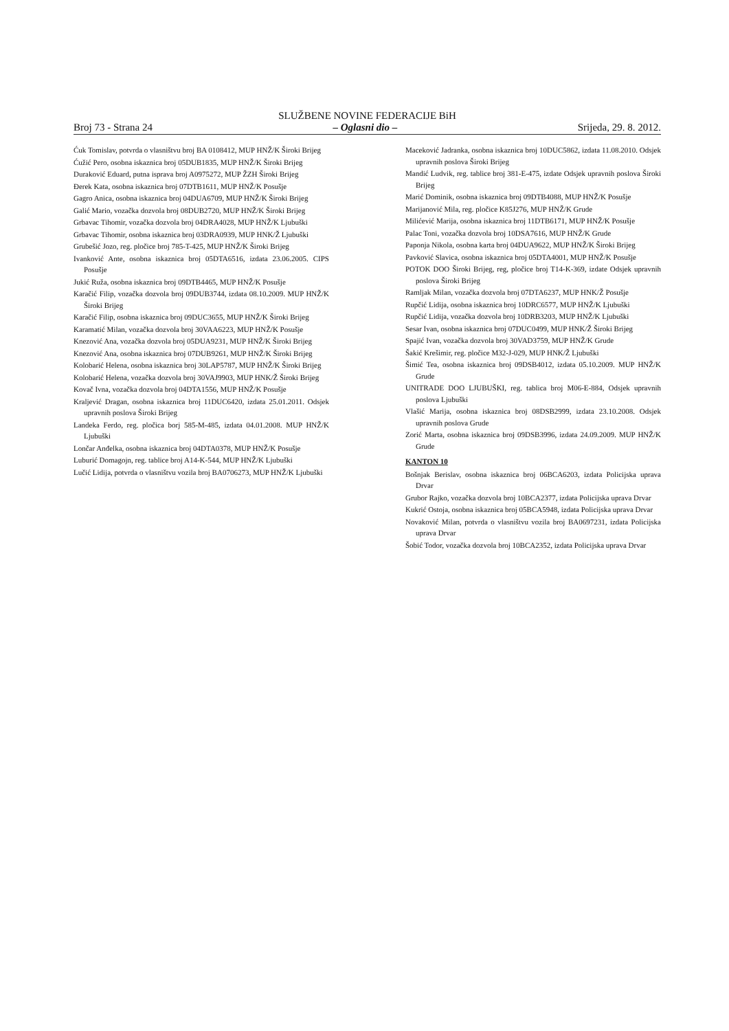SLUŽBENE NOVINE FEDERACIJE BiH
Broj 73 - Strana 24 – Oglasni dio – Srijeda, 29. 8. 2012.
Ćuk Tomislav, potvrda o vlasništvu broj BA 0108412, MUP HNŽ/K Široki Brijeg
Ćužić Pero, osobna iskaznica broj 05DUB1835, MUP HNŽ/K Široki Brijeg
Duraković Eduard, putna isprava broj A0975272, MUP ŽZH Široki Brijeg
Đerek Kata, osobna iskaznica broj 07DTB1611, MUP HNŽ/K Posušje
Gagro Anica, osobna iskaznica broj 04DUA6709, MUP HNŽ/K Široki Brijeg
Galić Mario, vozačka dozvola broj 08DUB2720, MUP HNŽ/K Široki Brijeg
Grbavac Tihomir, vozačka dozvola broj 04DRA4028, MUP HNŽ/K Ljubuški
Grbavac Tihomir, osobna iskaznica broj 03DRA0939, MUP HNK/Ž Ljubuški
Grubešić Jozo, reg. pločice broj 785-T-425, MUP HNŽ/K Široki Brijeg
Ivanković Ante, osobna iskaznica broj 05DTA6516, izdata 23.06.2005. CIPS Posušje
Jukić Ruža, osobna iskaznica broj 09DTB4465, MUP HNŽ/K Posušje
Karačić Filip, vozačka dozvola broj 09DUB3744, izdata 08.10.2009. MUP HNŽ/K Široki Brijeg
Karačić Filip, osobna iskaznica broj 09DUC3655, MUP HNŽ/K Široki Brijeg
Karamatić Milan, vozačka dozvola broj 30VAA6223, MUP HNŽ/K Posušje
Knezović Ana, vozačka dozvola broj 05DUA9231, MUP HNŽ/K Široki Brijeg
Knezović Ana, osobna iskaznica broj 07DUB9261, MUP HNŽ/K Široki Brijeg
Kolobarić Helena, osobna iskaznica broj 30LAP5787, MUP HNŽ/K Široki Brijeg
Kolobarić Helena, vozačka dozvola broj 30VAJ9903, MUP HNK/Ž Široki Brijeg
Kovač Ivna, vozačka dozvola broj 04DTA1556, MUP HNŽ/K Posušje
Kraljević Dragan, osobna iskaznica broj 11DUC6420, izdata 25.01.2011. Odsjek upravnih poslova Široki Brijeg
Landeka Ferdo, reg. pločica borj 585-M-485, izdata 04.01.2008. MUP HNŽ/K Ljubuški
Lončar Anđelka, osobna iskaznica broj 04DTA0378, MUP HNŽ/K Posušje
Luburić Domagojn, reg. tablice broj A14-K-544, MUP HNŽ/K Ljubuški
Lučić Lidija, potvrda o vlasništvu vozila broj BA0706273, MUP HNŽ/K Ljubuški
Maceković Jadranka, osobna iskaznica broj 10DUC5862, izdata 11.08.2010. Odsjek upravnih poslova Široki Brijeg
Mandić Ludvik, reg. tablice broj 381-E-475, izdate Odsjek upravnih poslova Široki Brijeg
Marić Dominik, osobna iskaznica broj 09DTB4088, MUP HNŽ/K Posušje
Marijanović Mila, reg. pločice K85J276, MUP HNŽ/K Grude
Milićević Marija, osobna iskaznica broj 11DTB6171, MUP HNŽ/K Posušje
Palac Toni, vozačka dozvola broj 10DSA7616, MUP HNŽ/K Grude
Paponja Nikola, osobna karta broj 04DUA9622, MUP HNŽ/K Široki Brijeg
Pavković Slavica, osobna iskaznica broj 05DTA4001, MUP HNŽ/K Posušje
POTOK DOO Široki Brijeg, reg, pločice broj T14-K-369, izdate Odsjek upravnih poslova Široki Brijeg
Ramljak Milan, vozačka dozvola broj 07DTA6237, MUP HNK/Ž Posušje
Rupčić Lidija, osobna iskaznica broj 10DRC6577, MUP HNŽ/K Ljubuški
Rupčić Lidija, vozačka dozvola broj 10DRB3203, MUP HNŽ/K Ljubuški
Sesar Ivan, osobna iskaznica broj 07DUC0499, MUP HNK/Ž Široki Brijeg
Spajić Ivan, vozačka dozvola broj 30VAD3759, MUP HNŽ/K Grude
Šakić Krešimir, reg. pločice M32-J-029, MUP HNK/Ž Ljubuški
Šimić Tea, osobna iskaznica broj 09DSB4012, izdata 05.10.2009. MUP HNŽ/K Grude
UNITRADE DOO LJUBUŠKI, reg. tablica broj M06-E-884, Odsjek upravnih poslova Ljubuški
Vlašić Marija, osobna iskaznica broj 08DSB2999, izdata 23.10.2008. Odsjek upravnih poslova Grude
Zorić Marta, osobna iskaznica broj 09DSB3996, izdata 24.09.2009. MUP HNŽ/K Grude
KANTON 10
Bošnjak Berislav, osobna iskaznica broj 06BCA6203, izdata Policijska uprava Drvar
Grubor Rajko, vozačka dozvola broj 10BCA2377, izdata Policijska uprava Drvar
Kukrić Ostoja, osobna iskaznica broj 05BCA5948, izdata Policijska uprava Drvar
Novaković Milan, potvrda o vlasništvu vozila broj BA0697231, izdata Policijska uprava Drvar
Šobić Todor, vozačka dozvola broj 10BCA2352, izdata Policijska uprava Drvar